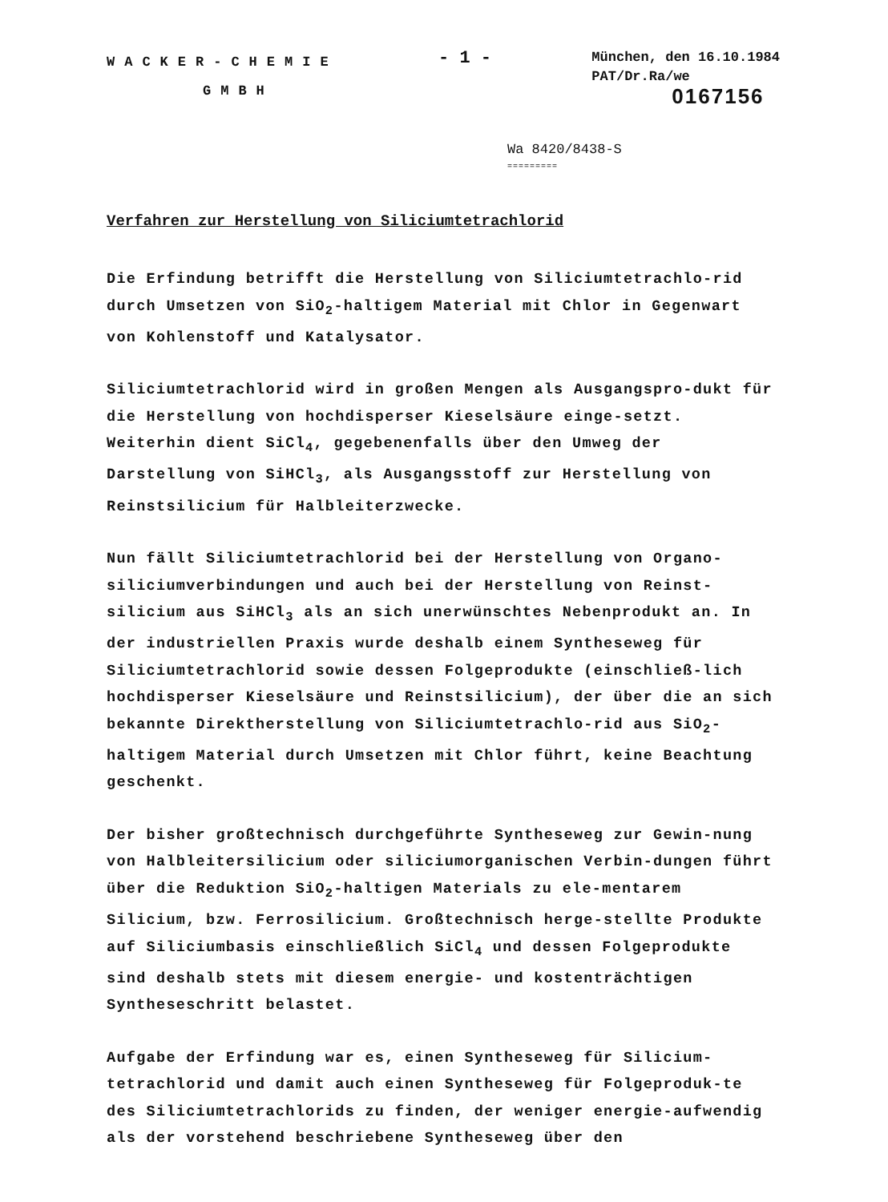WACKER-CHEMIE
GMBH
- 1 -
München, den 16.10.1984
PAT/Dr.Ra/we
0167156
Wa 8420/8438-S
=========
Verfahren zur Herstellung von Siliciumtetrachlorid
Die Erfindung betrifft die Herstellung von Siliciumtetrachlo-rid durch Umsetzen von SiO<sub>2</sub>-haltigem Material mit Chlor in Gegenwart von Kohlenstoff und Katalysator.
Siliciumtetrachlorid wird in großen Mengen als Ausgangspro-dukt für die Herstellung von hochdisperser Kieselsäure einge-setzt. Weiterhin dient SiCl<sub>4</sub>, gegebenenfalls über den Umweg der Darstellung von SiHCl<sub>3</sub>, als Ausgangsstoff zur Herstellung von Reinstsilicium für Halbleiterzwecke.
Nun fällt Siliciumtetrachlorid bei der Herstellung von Organo-siliciumverbindungen und auch bei der Herstellung von Reinst-silicium aus SiHCl<sub>3</sub> als an sich unerwünschtes Nebenprodukt an. In der industriellen Praxis wurde deshalb einem Syntheseweg für Siliciumtetrachlorid sowie dessen Folgeprodukte (einschließ-lich hochdisperser Kieselsäure und Reinstsilicium), der über die an sich bekannte Direktherstellung von Siliciumtetrachlo-rid aus SiO<sub>2</sub>-haltigem Material durch Umsetzen mit Chlor führt, keine Beachtung geschenkt.
Der bisher großtechnisch durchgeführte Syntheseweg zur Gewin-nung von Halbleitersilicium oder siliciumorganischen Verbin-dungen führt über die Reduktion SiO<sub>2</sub>-haltigen Materials zu ele-mentarem Silicium, bzw. Ferrosilicium. Großtechnisch herge-stellte Produkte auf Siliciumbasis einschließlich SiCl<sub>4</sub> und dessen Folgeprodukte sind deshalb stets mit diesem energie- und kostenträchtigen Syntheseschritt belastet.
Aufgabe der Erfindung war es, einen Syntheseweg für Silicium-tetrachlorid und damit auch einen Syntheseweg für Folgeproduk-te des Siliciumtetrachlorids zu finden, der weniger energie-aufwendig als der vorstehend beschriebene Syntheseweg über den